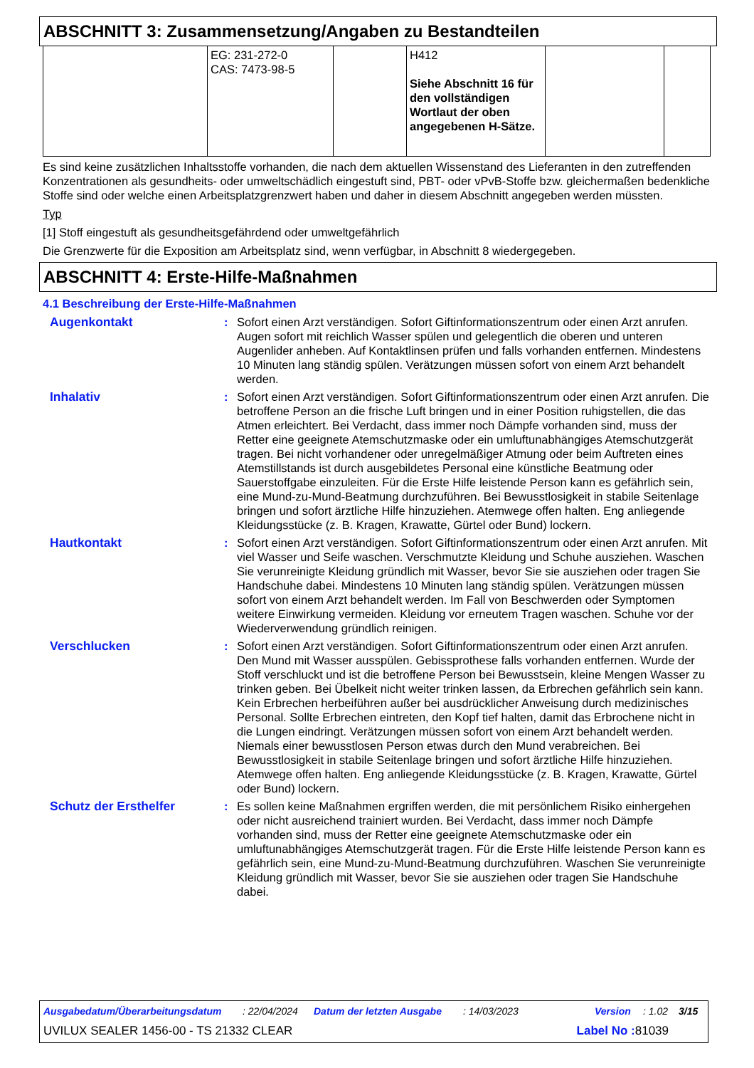ABSCHNITT 3: Zusammensetzung/Angaben zu Bestandteilen
| | EG: 231-272-0 CAS: 7473-98-5 | | H412 Siehe Abschnitt 16 für den vollständigen Wortlaut der oben angegebenen H-Sätze. | | |
Es sind keine zusätzlichen Inhaltsstoffe vorhanden, die nach dem aktuellen Wissenstand des Lieferanten in den zutreffenden Konzentrationen als gesundheits- oder umweltschädlich eingestuft sind, PBT- oder vPvB-Stoffe bzw. gleichermaßen bedenkliche Stoffe sind oder welche einen Arbeitsplatzgrenzwert haben und daher in diesem Abschnitt angegeben werden müssten.
Typ
[1] Stoff eingestuft als gesundheitsgefährdend oder umweltgefährlich
Die Grenzwerte für die Exposition am Arbeitsplatz sind, wenn verfügbar, in Abschnitt 8 wiedergegeben.
ABSCHNITT 4: Erste-Hilfe-Maßnahmen
4.1 Beschreibung der Erste-Hilfe-Maßnahmen
Augenkontakt : Sofort einen Arzt verständigen. Sofort Giftinformationszentrum oder einen Arzt anrufen. Augen sofort mit reichlich Wasser spülen und gelegentlich die oberen und unteren Augenlider anheben. Auf Kontaktlinsen prüfen und falls vorhanden entfernen. Mindestens 10 Minuten lang ständig spülen. Verätzungen müssen sofort von einem Arzt behandelt werden.
Inhalativ : Sofort einen Arzt verständigen. Sofort Giftinformationszentrum oder einen Arzt anrufen. Die betroffene Person an die frische Luft bringen und in einer Position ruhigstellen, die das Atmen erleichtert. Bei Verdacht, dass immer noch Dämpfe vorhanden sind, muss der Retter eine geeignete Atemschutzmaske oder ein umluftunabhängiges Atemschutzgerät tragen. Bei nicht vorhandener oder unregelmäßiger Atmung oder beim Auftreten eines Atemstillstands ist durch ausgebildetes Personal eine künstliche Beatmung oder Sauerstoffgabe einzuleiten. Für die Erste Hilfe leistende Person kann es gefährlich sein, eine Mund-zu-Mund-Beatmung durchzuführen. Bei Bewusstlosigkeit in stabile Seitenlage bringen und sofort ärztliche Hilfe hinzuziehen. Atemwege offen halten. Eng anliegende Kleidungsstücke (z. B. Kragen, Krawatte, Gürtel oder Bund) lockern.
Hautkontakt : Sofort einen Arzt verständigen. Sofort Giftinformationszentrum oder einen Arzt anrufen. Mit viel Wasser und Seife waschen. Verschmutzte Kleidung und Schuhe ausziehen. Waschen Sie verunreinigte Kleidung gründlich mit Wasser, bevor Sie sie ausziehen oder tragen Sie Handschuhe dabei. Mindestens 10 Minuten lang ständig spülen. Verätzungen müssen sofort von einem Arzt behandelt werden. Im Fall von Beschwerden oder Symptomen weitere Einwirkung vermeiden. Kleidung vor erneutem Tragen waschen. Schuhe vor der Wiederverwendung gründlich reinigen.
Verschlucken : Sofort einen Arzt verständigen. Sofort Giftinformationszentrum oder einen Arzt anrufen. Den Mund mit Wasser ausspülen. Gebissprothese falls vorhanden entfernen. Wurde der Stoff verschluckt und ist die betroffene Person bei Bewusstsein, kleine Mengen Wasser zu trinken geben. Bei Übelkeit nicht weiter trinken lassen, da Erbrechen gefährlich sein kann. Kein Erbrechen herbeiführen außer bei ausdrücklicher Anweisung durch medizinisches Personal. Sollte Erbrechen eintreten, den Kopf tief halten, damit das Erbrochene nicht in die Lungen eindringt. Verätzungen müssen sofort von einem Arzt behandelt werden. Niemals einer bewusstlosen Person etwas durch den Mund verabreichen. Bei Bewusstlosigkeit in stabile Seitenlage bringen und sofort ärztliche Hilfe hinzuziehen. Atemwege offen halten. Eng anliegende Kleidungsstücke (z. B. Kragen, Krawatte, Gürtel oder Bund) lockern.
Schutz der Ersthelfer : Es sollen keine Maßnahmen ergriffen werden, die mit persönlichem Risiko einhergehen oder nicht ausreichend trainiert wurden. Bei Verdacht, dass immer noch Dämpfe vorhanden sind, muss der Retter eine geeignete Atemschutzmaske oder ein umluftunabhängiges Atemschutzgerät tragen. Für die Erste Hilfe leistende Person kann es gefährlich sein, eine Mund-zu-Mund-Beatmung durchzuführen. Waschen Sie verunreinigte Kleidung gründlich mit Wasser, bevor Sie sie ausziehen oder tragen Sie Handschuhe dabei.
Ausgabedatum/Überarbeitungsdatum: 22/04/2024 Datum der letzten Ausgabe: 14/03/2023 Version: 1.02 3/15
UVILUX SEALER 1456-00 - TS 21332 CLEAR Label No : 81039